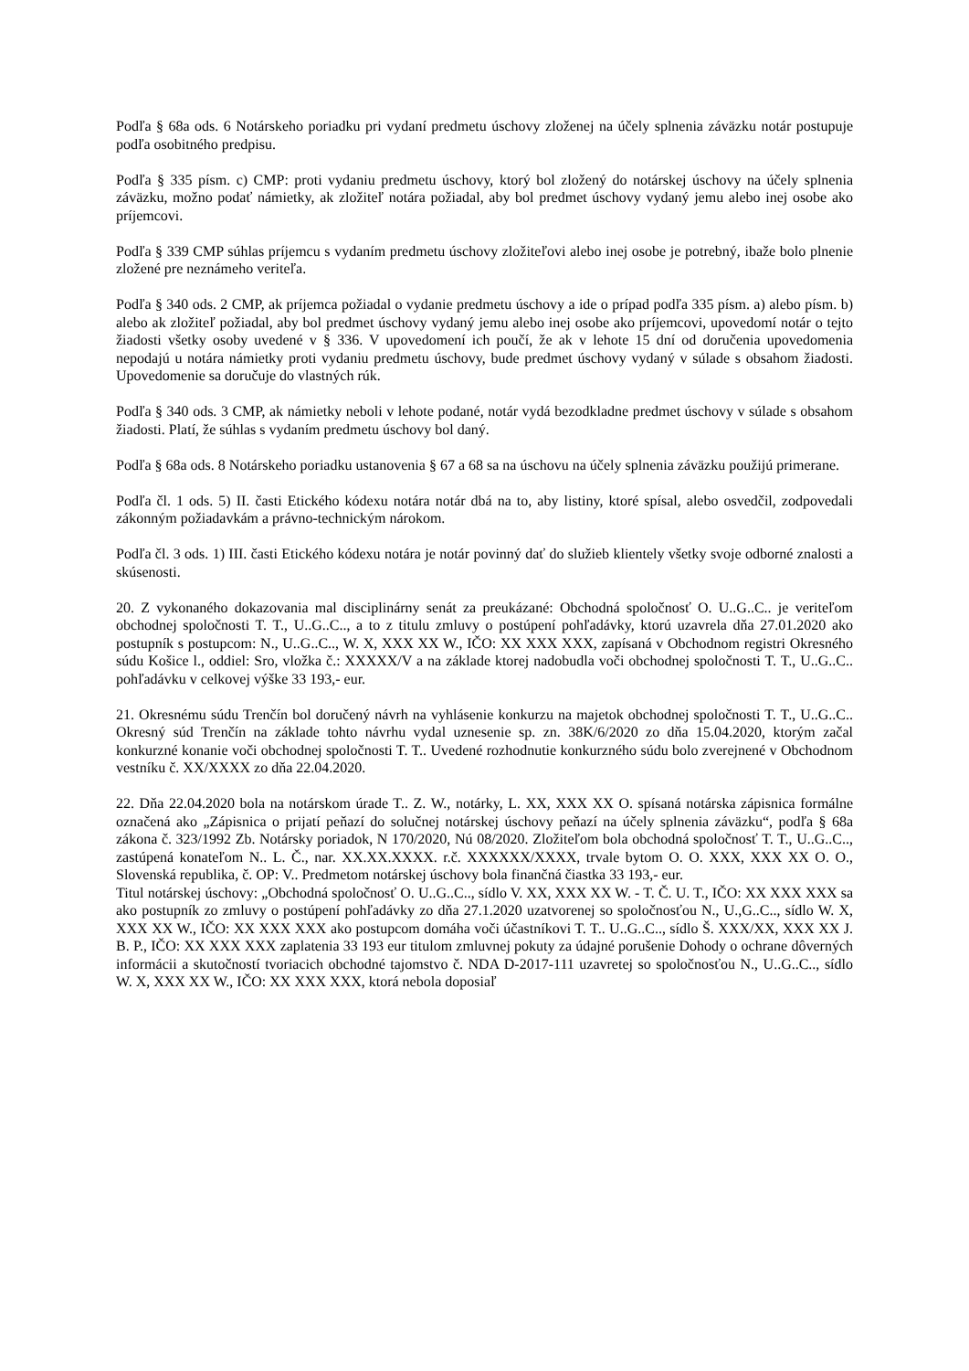Podľa § 68a ods. 6 Notárskeho poriadku pri vydaní predmetu úschovy zloženej na účely splnenia záväzku notár postupuje podľa osobitného predpisu.
Podľa § 335 písm. c) CMP: proti vydaniu predmetu úschovy, ktorý bol zložený do notárskej úschovy na účely splnenia záväzku, možno podať námietky, ak zložiteľ notára požiadal, aby bol predmet úschovy vydaný jemu alebo inej osobe ako príjemcovi.
Podľa § 339 CMP súhlas príjemcu s vydaním predmetu úschovy zložiteľovi alebo inej osobe je potrebný, ibaže bolo plnenie zložené pre neznámeho veriteľa.
Podľa § 340 ods. 2 CMP, ak príjemca požiadal o vydanie predmetu úschovy a ide o prípad podľa 335 písm. a) alebo písm. b) alebo ak zložiteľ požiadal, aby bol predmet úschovy vydaný jemu alebo inej osobe ako príjemcovi, upovedomí notár o tejto žiadosti všetky osoby uvedené v § 336. V upovedomení ich poučí, že ak v lehote 15 dní od doručenia upovedomenia nepodajú u notára námietky proti vydaniu predmetu úschovy, bude predmet úschovy vydaný v súlade s obsahom žiadosti. Upovedomenie sa doručuje do vlastných rúk.
Podľa § 340 ods. 3 CMP, ak námietky neboli v lehote podané, notár vydá bezodkladne predmet úschovy v súlade s obsahom žiadosti. Platí, že súhlas s vydaním predmetu úschovy bol daný.
Podľa § 68a ods. 8 Notárskeho poriadku ustanovenia § 67 a 68 sa na úschovu na účely splnenia záväzku použijú primerane.
Podľa čl. 1 ods. 5) II. časti Etického kódexu notára notár dbá na to, aby listiny, ktoré spísal, alebo osvedčil, zodpovedali zákonným požiadavkám a právno-technickým nárokom.
Podľa čl. 3 ods. 1) III. časti Etického kódexu notára je notár povinný dať do služieb klientely všetky svoje odborné znalosti a skúsenosti.
20. Z vykonaného dokazovania mal disciplinárny senát za preukázané: Obchodná spoločnosť O. U..G..C.. je veriteľom obchodnej spoločnosti T. T., U..G..C.., a to z titulu zmluvy o postúpení pohľadávky, ktorú uzavrela dňa 27.01.2020 ako postupník s postupcom: N., U..G..C.., W. X, XXX XX W., IČO: XX XXX XXX, zapísaná v Obchodnom registri Okresného súdu Košice l., oddiel: Sro, vložka č.: XXXXX/V a na základe ktorej nadobudla voči obchodnej spoločnosti T. T., U..G..C.. pohľadávku v celkovej výške 33 193,- eur.
21. Okresnému súdu Trenčín bol doručený návrh na vyhlásenie konkurzu na majetok obchodnej spoločnosti T. T., U..G..C.. Okresný súd Trenčín na základe tohto návrhu vydal uznesenie sp. zn. 38K/6/2020 zo dňa 15.04.2020, ktorým začal konkurzné konanie voči obchodnej spoločnosti T. T.. Uvedené rozhodnutie konkurzného súdu bolo zverejnené v Obchodnom vestníku č. XX/XXXX zo dňa 22.04.2020.
22. Dňa 22.04.2020 bola na notárskom úrade T.. Z. W., notárky, L. XX, XXX XX O. spísaná notárska zápisnica formálne označená ako „Zápisnica o prijatí peňazí do solučnej notárskej úschovy peňazí na účely splnenia záväzku“, podľa § 68a zákona č. 323/1992 Zb. Notársky poriadok, N 170/2020, Nú 08/2020. Zložiteľom bola obchodná spoločnosť T. T., U..G..C.., zastúpená konateľom N.. L. Č., nar. XX.XX.XXXX. r.č. XXXXXX/XXXX, trvale bytom O. O. XXX, XXX XX O. O., Slovenská republika, č. OP: V.. Predmetom notárskej úschovy bola finančná čiastka 33 193,- eur.
Titul notárskej úschovy: „Obchodná spoločnosť O. U..G..C.., sídlo V. XX, XXX XX W. - T. Č. U. T., IČO: XX XXX XXX sa ako postupník zo zmluvy o postúpení pohľadávky zo dňa 27.1.2020 uzatvorenej so spoločnosťou N., U.,G..C.., sídlo W. X, XXX XX W., IČO: XX XXX XXX ako postupcom domáha voči účastníkovi T. T.. U..G..C.., sídlo Š. XXX/XX, XXX XX J. B. P., IČO: XX XXX XXX zaplatenia 33 193 eur titulom zmluvnej pokuty za údajné porušenie Dohody o ochrane dôverných informácii a skutočností tvoriacich obchodné tajomstvo č. NDA D-2017-111 uzavretej so spoločnosťou N., U..G..C.., sídlo W. X, XXX XX W., IČO: XX XXX XXX, ktorá nebola doposiaľ